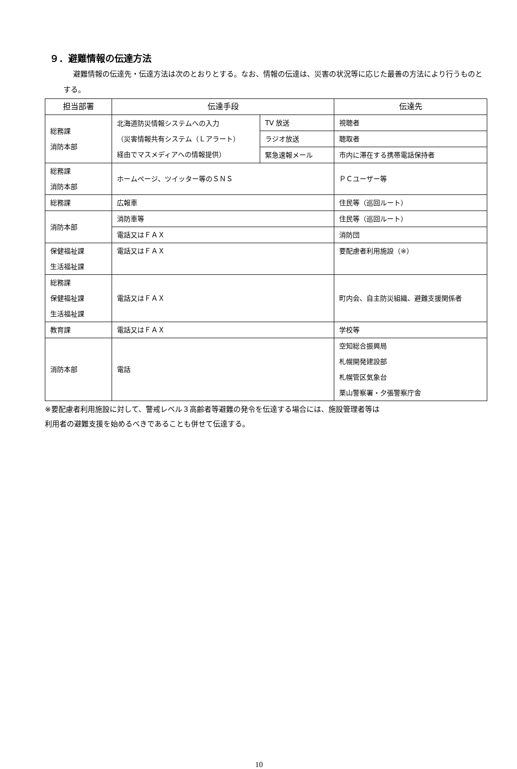９．避難情報の伝達方法
避難情報の伝達先・伝達方法は次のとおりとする。なお、情報の伝達は、災害の状況等に応じた最善の方法により行うものとする。
| 担当部署 | 伝達手段 | | 伝達先 |
| --- | --- | --- | --- |
| 総務課 消防本部 | 北海道防災情報システムへの入力 （災害情報共有システム（Ｌアラート） 経由でマスメディアへの情報提供） | TV 放送 | 視聴者 |
| | | ラジオ放送 | 聴取者 |
| | | 緊急速報メール | 市内に滞在する携帯電話保持者 |
| 総務課 消防本部 | ホームページ、ツイッター等のＳＮＳ | | ＰＣユーザー等 |
| 総務課 | 広報車 | | 住民等（巡回ルート） |
| 消防本部 | 消防車等 | | 住民等（巡回ルート） |
| | 電話又はＦＡＸ | | 消防団 |
| 保健福祉課 生活福祉課 | 電話又はＦＡＸ | | 要配慮者利用施設（※） |
| 総務課 保健福祉課 生活福祉課 | 電話又はＦＡＸ | | 町内会、自主防災組織、避難支援関係者 |
| 教育課 | 電話又はＦＡＸ | | 学校等 |
| 消防本部 | 電話 | | 空知総合振興局 札幌開発建設部 札幌管区気象台 栗山警察署・夕張警察庁舎 |
※要配慮者利用施設に対して、警戒レベル３高齢者等避難の発令を伝達する場合には、施設管理者等は
利用者の避難支援を始めるべきであることも併せて伝達する。
10